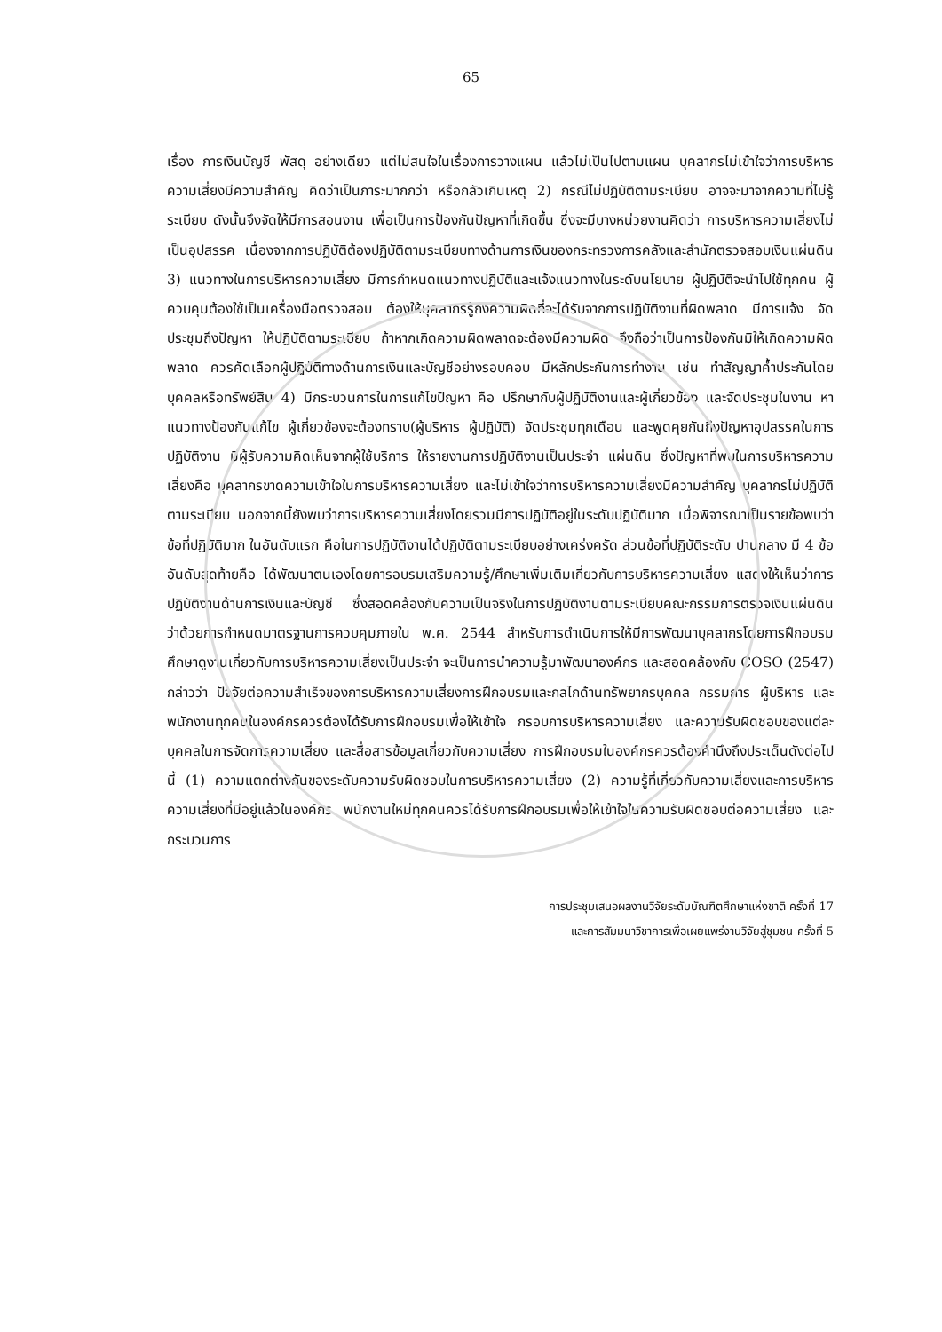65
เรื่อง การเงินบัญชี พัสดุ อย่างเดียว แต่ไม่สนใจในเรื่องการวางแผน แล้วไม่เป็นไปตามแผน บุคลากรไม่เข้าใจว่าการบริหารความเสี่ยงมีความสำคัญ คิดว่าเป็นภาระมากกว่า หรือกลัวเกินเหตุ 2) กรณีไม่ปฏิบัติตามระเบียบ อาจจะมาจากความที่ไม่รู้ระเบียบ ดังนั้นจึงจัดให้มีการสอนงาน เพื่อเป็นการป้องกันปัญหาที่เกิดขึ้น ซึ่งจะมีบางหน่วยงานคิดว่า การบริหารความเสี่ยงไม่เป็นอุปสรรค เนื่องจากการปฏิบัติต้องปฏิบัติตามระเบียบทางด้านการเงินของกระทรวงการคลังและสำนักตรวจสอบเงินแผ่นดิน 3) แนวทางในการบริหารความเสี่ยง มีการกำหนดแนวทางปฏิบัติและแจ้งแนวทางในระดับนโยบาย ผู้ปฏิบัติจะนำไปใช้ทุกคน ผู้ควบคุมต้องใช้เป็นเครื่องมือตรวจสอบ ต้องให้บุคลากรรู้ถึงความผิดที่จะได้รับจากการปฏิบัติงานที่ผิดพลาด มีการแจ้ง จัดประชุมถึงปัญหา ให้ปฏิบัติตามระเบียบ ถ้าหากเกิดความผิดพลาดจะต้องมีความผิด จึงถือว่าเป็นการป้องกันมิให้เกิดความผิดพลาด ควรคัดเลือกผู้ปฏิบัติทางด้านการเงินและบัญชีอย่างรอบคอบ มีหลักประกันการทำงาน เช่น ทำสัญญาค้ำประกันโดยบุคคลหรือทรัพย์สิน 4) มีกระบวนการในการแก้ไขปัญหา คือ ปรึกษากับผู้ปฏิบัติงานและผู้เกี่ยวข้อง และจัดประชุมในงาน หาแนวทางป้องกันแก้ไข ผู้เกี่ยวข้องจะต้องทราบ(ผู้บริหาร ผู้ปฏิบัติ) จัดประชุมทุกเดือน และพูดคุยกันถึงปัญหาอุปสรรคในการปฏิบัติงาน มีผู้รับความคิดเห็นจากผู้ใช้บริการ ให้รายงานการปฏิบัติงานเป็นประจำ แผ่นดิน ซึ่งปัญหาที่พบในการบริหารความเสี่ยงคือ บุคลากรขาดความเข้าใจในการบริหารความเสี่ยง และไม่เข้าใจว่าการบริหารความเสี่ยงมีความสำคัญ บุคลากรไม่ปฏิบัติตามระเบียบ นอกจากนี้ยังพบว่าการบริหารความเสี่ยงโดยรวมมีการปฏิบัติอยู่ในระดับปฏิบัติมาก เมื่อพิจารณาเป็นรายข้อพบว่า ข้อที่ปฏิบัติมาก ในอันดับแรก คือในการปฏิบัติงานได้ปฏิบัติตามระเบียบอย่างเคร่งครัด ส่วนข้อที่ปฏิบัติระดับ ปานกลาง มี 4 ข้อ อันดับสุดท้ายคือ ได้พัฒนาตนเองโดยการอบรมเสริมความรู้/ศึกษาเพิ่มเติมเกี่ยวกับการบริหารความเสี่ยง แสดงให้เห็นว่าการปฏิบัติงานด้านการเงินและบัญชี ซึ่งสอดคล้องกับความเป็นจริงในการปฏิบัติงานตามระเบียบคณะกรรมการตรวจเงินแผ่นดิน ว่าด้วยการกำหนดมาตรฐานการควบคุมภายใน พ.ศ. 2544 สำหรับการดำเนินการให้มีการพัฒนาบุคลากรโดยการฝึกอบรม ศึกษาดูงานเกี่ยวกับการบริหารความเสี่ยงเป็นประจำ จะเป็นการนำความรู้มาพัฒนาองค์กร และสอดคล้องกับ COSO (2547) กล่าวว่า ปัจจัยต่อความสำเร็จของการบริหารความเสี่ยงการฝึกอบรมและกลไกด้านทรัพยากรบุคคล กรรมการ ผู้บริหาร และพนักงานทุกคนในองค์กรควรต้องได้รับการฝึกอบรมเพื่อให้เข้าใจ กรอบการบริหารความเสี่ยง และความรับผิดชอบของแต่ละบุคคลในการจัดการความเสี่ยง และสื่อสารข้อมูลเกี่ยวกับความเสี่ยง การฝึกอบรมในองค์กรควรต้องคำนึงถึงประเด็นดังต่อไปนี้ (1) ความแตกต่างกันของระดับความรับผิดชอบในการบริหารความเสี่ยง (2) ความรู้ที่เกี่ยวกับความเสี่ยงและการบริหารความเสี่ยงที่มีอยู่แล้วในองค์กร พนักงานใหม่ทุกคนควรได้รับการฝึกอบรมเพื่อให้เข้าใจในความรับผิดชอบต่อความเสี่ยง และกระบวนการ
การประชุมเสนอผลงานวิจัยระดับบัณฑิตศึกษาแห่งชาติ ครั้งที่ 17
และการสัมมนาวิชาการเพื่อเผยแพร่งานวิจัยสู่ชุมชน ครั้งที่ 5